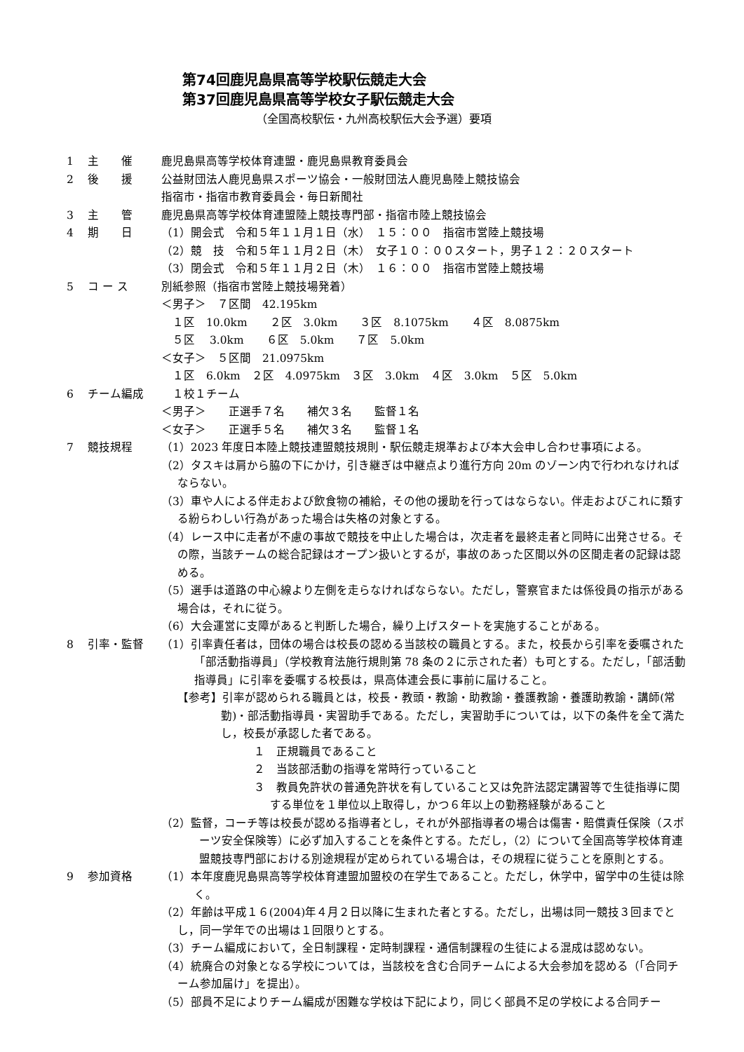第74回鹿児島県高等学校駅伝競走大会
第37回鹿児島県高等学校女子駅伝競走大会
（全国高校駅伝・九州高校駅伝大会予選）要項
1 主　　催 鹿児島県高等学校体育連盟・鹿児島県教育委員会
2 後　　援 公益財団法人鹿児島県スポーツ協会・一般財団法人鹿児島陸上競技協会
指宿市・指宿市教育委員会・毎日新聞社
3 主　　管 鹿児島県高等学校体育連盟陸上競技専門部・指宿市陸上競技協会
4 期　　日 （1）開会式　令和５年１１月１日（水）　１５：００　指宿市営陸上競技場
（2）競　技　令和５年１１月２日（木）　女子１０：００スタート，男子１２：２０スタート
（3）閉会式　令和５年１１月２日（木）　１６：００　指宿市営陸上競技場
5 コ ー ス 別紙参照（指宿市営陸上競技場発着）
＜男子＞　７区間　42.195km
　１区　10.0km　　２区　3.0km　　３区　8.1075km　　４区　8.0875km
　５区　 3.0km　　６区　5.0km　　７区　5.0km
＜女子＞　５区間　21.0975km
　１区　6.0km　２区　4.0975km　３区　3.0km　４区　3.0km　５区　5.0km
6 チーム編成 　１校１チーム
＜男子＞　　正選手７名　　補欠３名　　監督１名
＜女子＞　　正選手５名　　補欠３名　　監督１名
7 競技規程 （1）2023 年度日本陸上競技連盟競技規則・駅伝競走規準および本大会申し合わせ事項による。
（2）タスキは肩から脇の下にかけ，引き継ぎは中継点より進行方向 20m のゾーン内で行われなければならない。
（3）車や人による伴走および飲食物の補給，その他の援助を行ってはならない。伴走およびこれに類する紛らわしい行為があった場合は失格の対象とする。
（4）レース中に走者が不慮の事故で競技を中止した場合は，次走者を最終走者と同時に出発させる。その際，当該チームの総合記録はオープン扱いとするが，事故のあった区間以外の区間走者の記録は認める。
（5）選手は道路の中心線より左側を走らなければならない。ただし，警察官または係役員の指示がある場合は，それに従う。
（6）大会運営に支障があると判断した場合，繰り上げスタートを実施することがある。
8 引率・監督 （1）引率責任者は，団体の場合は校長の認める当該校の職員とする。また，校長から引率を委嘱された「部活動指導員」（学校教育法施行規則第 78 条の２に示された者）も可とする。ただし，「部活動指導員」に引率を委嘱する校長は，県高体連会長に事前に届けること。
【参考】引率が認められる職員とは，校長・教頭・教諭・助教諭・養護教諭・養護助教諭・講師(常勤)・部活動指導員・実習助手である。ただし，実習助手については，以下の条件を全て満たし，校長が承認した者である。
１　正規職員であること
２　当該部活動の指導を常時行っていること
３　教員免許状の普通免許状を有していること又は免許法認定講習等で生徒指導に関する単位を１単位以上取得し，かつ６年以上の勤務経験があること
（2）監督，コーチ等は校長が認める指導者とし，それが外部指導者の場合は傷害・賠償責任保険（スポーツ安全保険等）に必ず加入することを条件とする。ただし，（2）について全国高等学校体育連盟競技専門部における別途規程が定められている場合は，その規程に従うことを原則とする。
9 参加資格 （1）本年度鹿児島県高等学校体育連盟加盟校の在学生であること。ただし，休学中，留学中の生徒は除く。
（2）年齢は平成１６(2004)年４月２日以降に生まれた者とする。ただし，出場は同一競技３回までとし，同一学年での出場は１回限りとする。
（3）チーム編成において，全日制課程・定時制課程・通信制課程の生徒による混成は認めない。
（4）統廃合の対象となる学校については，当該校を含む合同チームによる大会参加を認める（「合同チーム参加届け」を提出）。
（5）部員不足によりチーム編成が困難な学校は下記により，同じく部員不足の学校による合同チー